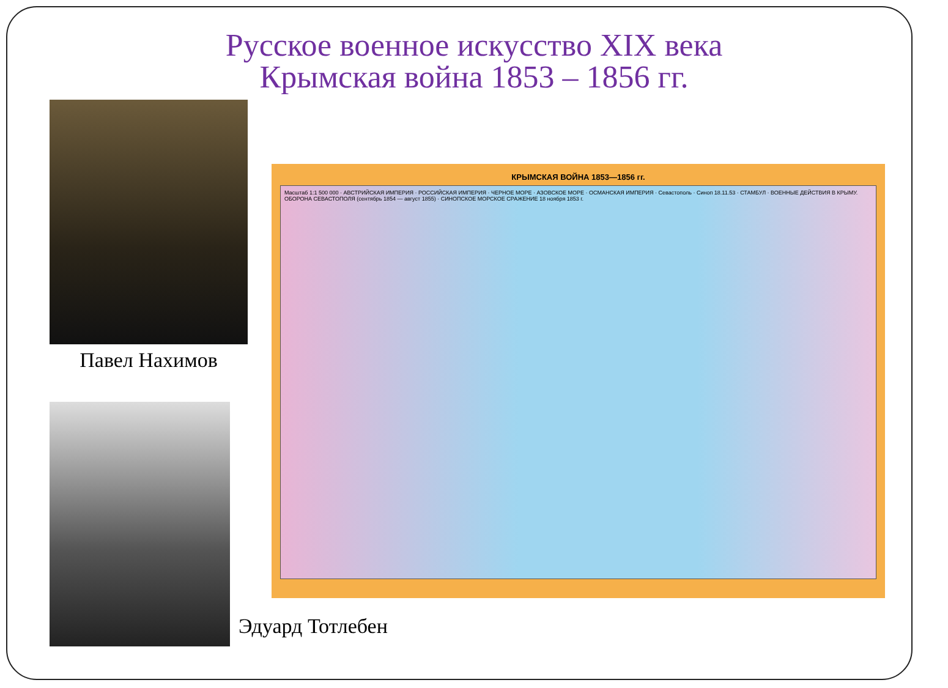Русское военное искусство XIX века
Крымская война 1853 – 1856 гг.
Павел Нахимов
Эдуард Тотлебен
КРЫМСКАЯ ВОЙНА 1853—1856 гг.
Масштаб 1:1 500 000 · АВСТРИЙСКАЯ ИМПЕРИЯ · РОССИЙСКАЯ ИМПЕРИЯ · ЧЕРНОЕ МОРЕ · АЗОВСКОЕ МОРЕ · ОСМАНСКАЯ ИМПЕРИЯ · Севастополь · Синоп 18.11.53 · СТАМБУЛ · ВОЕННЫЕ ДЕЙСТВИЯ В КРЫМУ. ОБОРОНА СЕВАСТОПОЛЯ (сентябрь 1854 — август 1855) · СИНОПСКОЕ МОРСКОЕ СРАЖЕНИЕ 18 ноября 1853 г.